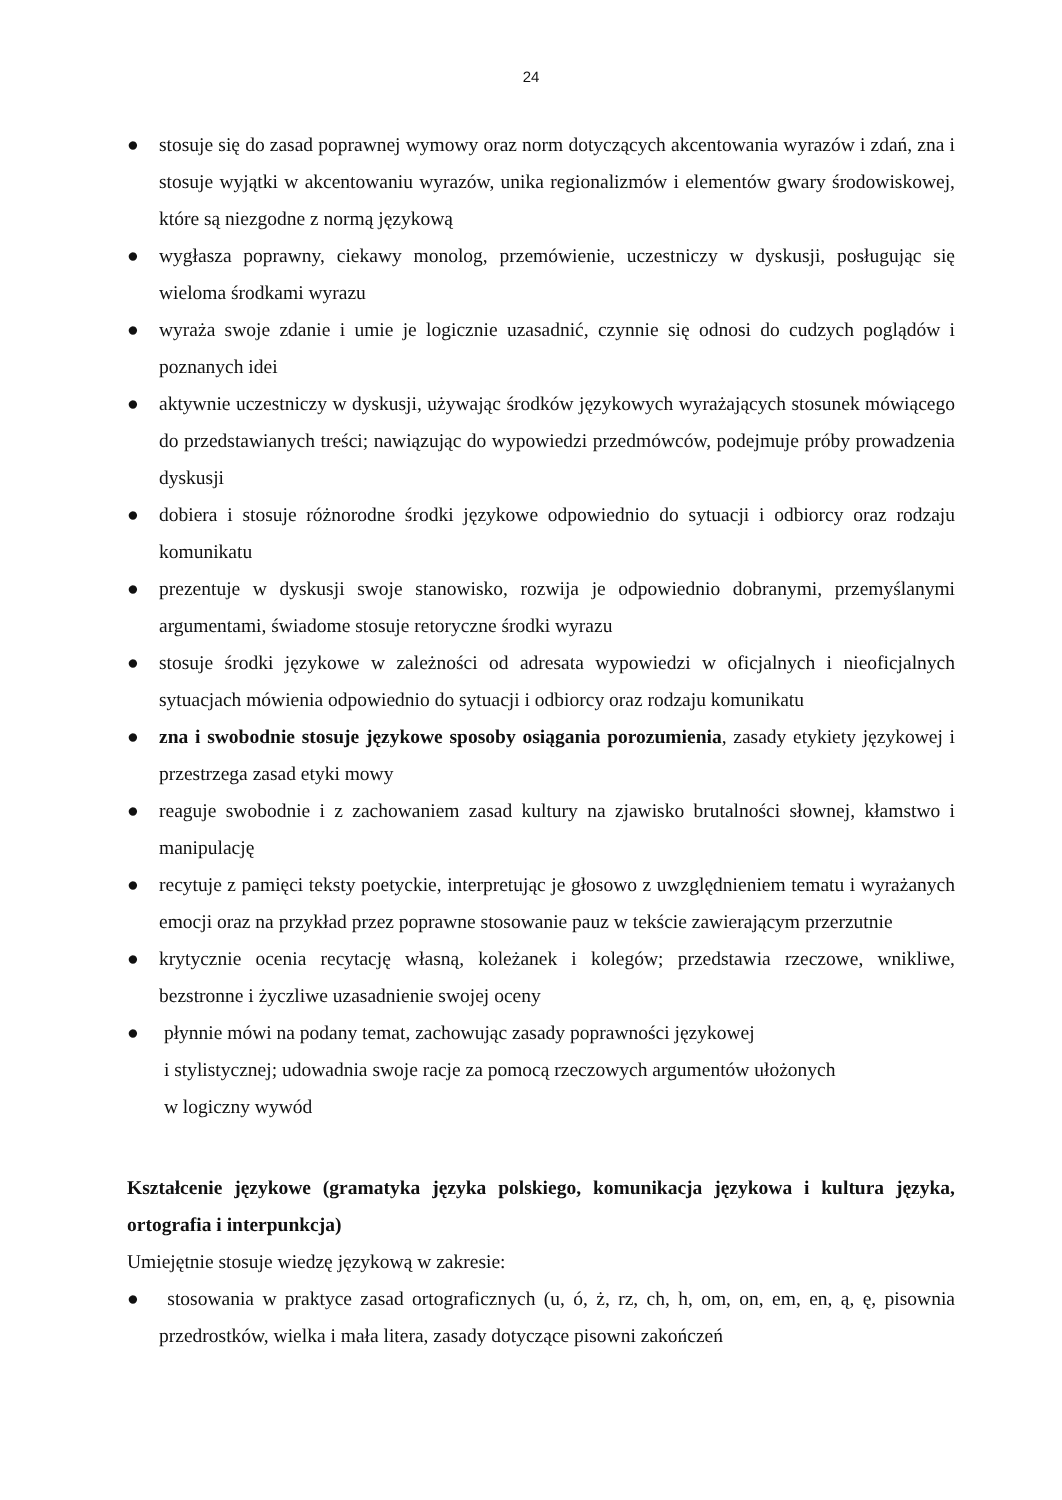24
● stosuje się do zasad poprawnej wymowy oraz norm dotyczących akcentowania wyrazów i zdań, zna i stosuje wyjątki w akcentowaniu wyrazów, unika regionalizmów i elementów gwary środowiskowej, które są niezgodne z normą językową
● wygłasza poprawny, ciekawy monolog, przemówienie, uczestniczy w dyskusji, posługując się wieloma środkami wyrazu
● wyraża swoje zdanie i umie je logicznie uzasadnić, czynnie się odnosi do cudzych poglądów i poznanych idei
● aktywnie uczestniczy w dyskusji, używając środków językowych wyrażających stosunek mówiącego do przedstawianych treści; nawiązując do wypowiedzi przedmówców, podejmuje próby prowadzenia dyskusji
● dobiera i stosuje różnorodne środki językowe odpowiednio do sytuacji i odbiorcy oraz rodzaju komunikatu
● prezentuje w dyskusji swoje stanowisko, rozwija je odpowiednio dobranymi, przemyślanymi argumentami, świadome stosuje retoryczne środki wyrazu
● stosuje środki językowe w zależności od adresata wypowiedzi w oficjalnych i nieoficjalnych sytuacjach mówienia odpowiednio do sytuacji i odbiorcy oraz rodzaju komunikatu
● zna i swobodnie stosuje językowe sposoby osiągania porozumienia, zasady etykiety językowej i przestrzega zasad etyki mowy
● reaguje swobodnie i z zachowaniem zasad kultury na zjawisko brutalności słownej, kłamstwo i manipulację
● recytuje z pamięci teksty poetyckie, interpretując je głosowo z uwzględnieniem tematu i wyrażanych emocji oraz na przykład przez poprawne stosowanie pauz w tekście zawierającym przerzutnie
● krytycznie ocenia recytację własną, koleżanek i kolegów; przedstawia rzeczowe, wnikliwe, bezstronne i życzliwe uzasadnienie swojej oceny
● płynnie mówi na podany temat, zachowując zasady poprawności językowej
i stylistycznej; udowadnia swoje racje za pomocą rzeczowych argumentów ułożonych
w logiczny wywód
Kształcenie językowe (gramatyka języka polskiego, komunikacja językowa i kultura języka, ortografia i interpunkcja)
Umiejętnie stosuje wiedzę językową w zakresie:
● stosowania w praktyce zasad ortograficznych (u, ó, ż, rz, ch, h, om, on, em, en, ą, ę, pisownia przedrostków, wielka i mała litera, zasady dotyczące pisowni zakończeń